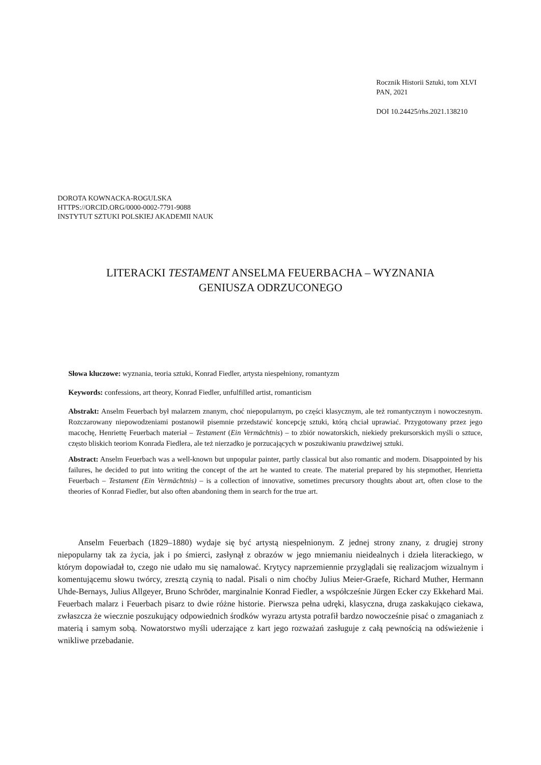Rocznik Historii Sztuki, tom XLVI
PAN, 2021
DOI 10.24425/rhs.2021.138210
DOROTA KOWNACKA-ROGULSKA
HTTPS://ORCID.ORG/0000-0002-7791-9088
INSTYTUT SZTUKI POLSKIEJ AKADEMII NAUK
LITERACKI TESTAMENT ANSELMA FEUERBACHA – WYZNANIA
GENIUSZA ODRZUCONEGO
Słowa kluczowe: wyznania, teoria sztuki, Konrad Fiedler, artysta niespełniony, romantyzm
Keywords: confessions, art theory, Konrad Fiedler, unfulfilled artist, romanticism
Abstrakt: Anselm Feuerbach był malarzem znanym, choć niepopularnym, po części klasycznym, ale też romantycznym i nowoczesnym. Rozczarowany niepowodzeniami postanowił pisemnie przedstawić koncepcję sztuki, którą chciał uprawiać. Przygotowany przez jego macochę, Henriettę Feuerbach materiał – Testament (Ein Vermächtnis) – to zbiór nowatorskich, niekiedy prekursorskich myśli o sztuce, często bliskich teoriom Konrada Fiedlera, ale też nierzadko je porzucających w poszukiwaniu prawdziwej sztuki.
Abstract: Anselm Feuerbach was a well-known but unpopular painter, partly classical but also romantic and modern. Disappointed by his failures, he decided to put into writing the concept of the art he wanted to create. The material prepared by his stepmother, Henrietta Feuerbach – Testament (Ein Vermächtnis) – is a collection of innovative, sometimes precursory thoughts about art, often close to the theories of Konrad Fiedler, but also often abandoning them in search for the true art.
Anselm Feuerbach (1829–1880) wydaje się być artystą niespełnionym. Z jednej strony znany, z drugiej strony niepopularny tak za życia, jak i po śmierci, zasłynął z obrazów w jego mniemaniu nieidealnych i dzieła literackiego, w którym dopowiadał to, czego nie udało mu się namalować. Krytycy naprzemiennie przyglądali się realizacjom wizualnym i komentującemu słowu twórcy, zresztą czynią to nadal. Pisali o nim choćby Julius Meier-Graefe, Richard Muther, Hermann Uhde-Bernays, Julius Allgeyer, Bruno Schröder, marginalnie Konrad Fiedler, a współcześnie Jürgen Ecker czy Ekkehard Mai. Feuerbach malarz i Feuerbach pisarz to dwie różne historie. Pierwsza pełna udręki, klasyczna, druga zaskakująco ciekawa, zwłaszcza że wiecznie poszukujący odpowiednich środków wyrazu artysta potrafił bardzo nowocześnie pisać o zmaganiach z materią i samym sobą. Nowatorstwo myśli uderzające z kart jego rozważań zasługuje z całą pewnością na odświeżenie i wnikliwe przebadanie.